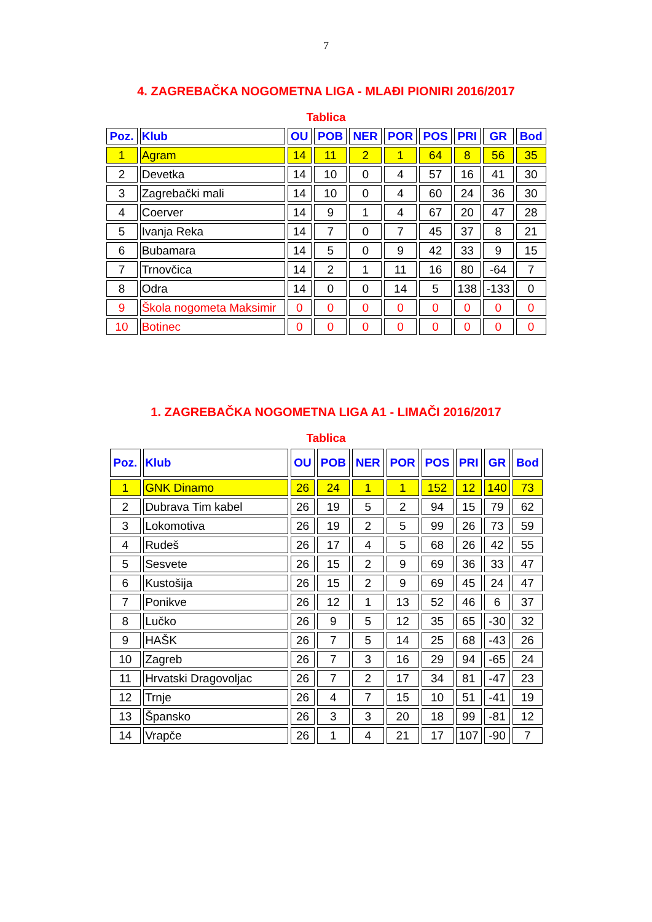7
4. ZAGREBAČKA NOGOMETNA LIGA - MLAĐI PIONIRI 2016/2017
Tablica
| Poz. | Klub | OU | POB | NER | POR | POS | PRI | GR | Bod |
| --- | --- | --- | --- | --- | --- | --- | --- | --- | --- |
| 1 | Agram | 14 | 11 | 2 | 1 | 64 | 8 | 56 | 35 |
| 2 | Devetka | 14 | 10 | 0 | 4 | 57 | 16 | 41 | 30 |
| 3 | Zagrebački mali | 14 | 10 | 0 | 4 | 60 | 24 | 36 | 30 |
| 4 | Coerver | 14 | 9 | 1 | 4 | 67 | 20 | 47 | 28 |
| 5 | Ivanja Reka | 14 | 7 | 0 | 7 | 45 | 37 | 8 | 21 |
| 6 | Bubamara | 14 | 5 | 0 | 9 | 42 | 33 | 9 | 15 |
| 7 | Trnovčica | 14 | 2 | 1 | 11 | 16 | 80 | -64 | 7 |
| 8 | Odra | 14 | 0 | 0 | 14 | 5 | 138 | -133 | 0 |
| 9 | Škola nogometa Maksimir | 0 | 0 | 0 | 0 | 0 | 0 | 0 | 0 |
| 10 | Botinec | 0 | 0 | 0 | 0 | 0 | 0 | 0 | 0 |
1. ZAGREBAČKA NOGOMETNA LIGA A1 - LIMAČI 2016/2017
Tablica
| Poz. | Klub | OU | POB | NER | POR | POS | PRI | GR | Bod |
| --- | --- | --- | --- | --- | --- | --- | --- | --- | --- |
| 1 | GNK Dinamo | 26 | 24 | 1 | 1 | 152 | 12 | 140 | 73 |
| 2 | Dubrava Tim kabel | 26 | 19 | 5 | 2 | 94 | 15 | 79 | 62 |
| 3 | Lokomotiva | 26 | 19 | 2 | 5 | 99 | 26 | 73 | 59 |
| 4 | Rudeš | 26 | 17 | 4 | 5 | 68 | 26 | 42 | 55 |
| 5 | Sesvete | 26 | 15 | 2 | 9 | 69 | 36 | 33 | 47 |
| 6 | Kustošija | 26 | 15 | 2 | 9 | 69 | 45 | 24 | 47 |
| 7 | Ponikve | 26 | 12 | 1 | 13 | 52 | 46 | 6 | 37 |
| 8 | Lučko | 26 | 9 | 5 | 12 | 35 | 65 | -30 | 32 |
| 9 | HAŠK | 26 | 7 | 5 | 14 | 25 | 68 | -43 | 26 |
| 10 | Zagreb | 26 | 7 | 3 | 16 | 29 | 94 | -65 | 24 |
| 11 | Hrvatski Dragovoljac | 26 | 7 | 2 | 17 | 34 | 81 | -47 | 23 |
| 12 | Trnje | 26 | 4 | 7 | 15 | 10 | 51 | -41 | 19 |
| 13 | Špansko | 26 | 3 | 3 | 20 | 18 | 99 | -81 | 12 |
| 14 | Vrapče | 26 | 1 | 4 | 21 | 17 | 107 | -90 | 7 |